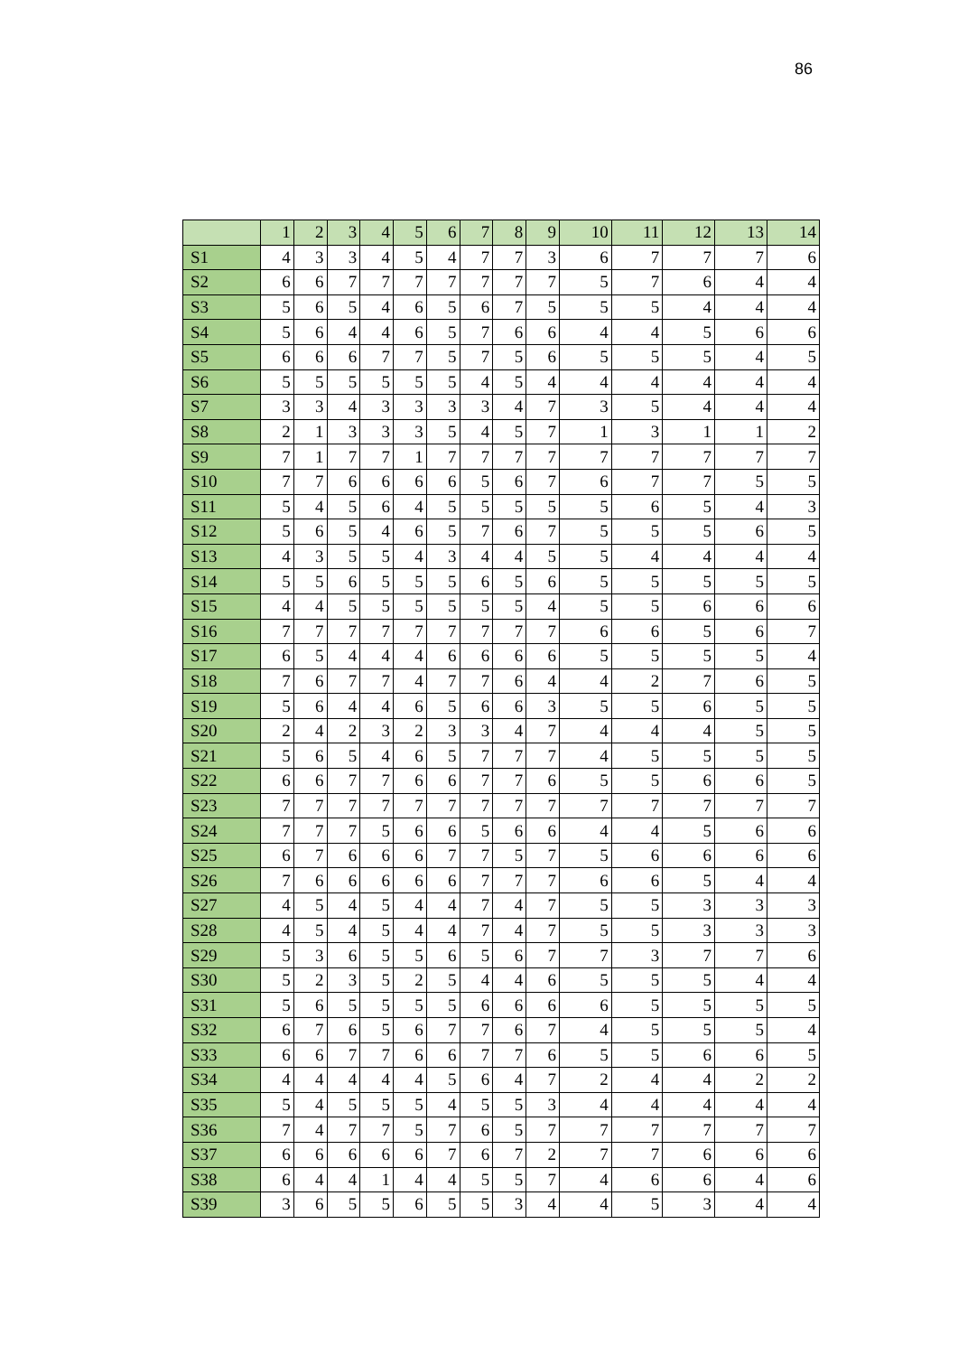86
| | 1 | 2 | 3 | 4 | 5 | 6 | 7 | 8 | 9 | 10 | 11 | 12 | 13 | 14 |
| --- | --- | --- | --- | --- | --- | --- | --- | --- | --- | --- | --- | --- | --- | --- |
| S1 | 4 | 3 | 3 | 4 | 5 | 4 | 7 | 7 | 3 | 6 | 7 | 7 | 7 | 6 |
| S2 | 6 | 6 | 7 | 7 | 7 | 7 | 7 | 7 | 7 | 5 | 7 | 6 | 4 | 4 |
| S3 | 5 | 6 | 5 | 4 | 6 | 5 | 6 | 7 | 5 | 5 | 5 | 4 | 4 | 4 |
| S4 | 5 | 6 | 4 | 4 | 6 | 5 | 7 | 6 | 6 | 4 | 4 | 5 | 6 | 6 |
| S5 | 6 | 6 | 6 | 7 | 7 | 5 | 7 | 5 | 6 | 5 | 5 | 5 | 4 | 5 |
| S6 | 5 | 5 | 5 | 5 | 5 | 5 | 4 | 5 | 4 | 4 | 4 | 4 | 4 | 4 |
| S7 | 3 | 3 | 4 | 3 | 3 | 3 | 3 | 4 | 7 | 3 | 5 | 4 | 4 | 4 |
| S8 | 2 | 1 | 3 | 3 | 3 | 5 | 4 | 5 | 7 | 1 | 3 | 1 | 1 | 2 |
| S9 | 7 | 1 | 7 | 7 | 1 | 7 | 7 | 7 | 7 | 7 | 7 | 7 | 7 | 7 |
| S10 | 7 | 7 | 6 | 6 | 6 | 6 | 5 | 6 | 7 | 6 | 7 | 7 | 5 | 5 |
| S11 | 5 | 4 | 5 | 6 | 4 | 5 | 5 | 5 | 5 | 5 | 6 | 5 | 4 | 3 |
| S12 | 5 | 6 | 5 | 4 | 6 | 5 | 7 | 6 | 7 | 5 | 5 | 5 | 6 | 5 |
| S13 | 4 | 3 | 5 | 5 | 4 | 3 | 4 | 4 | 5 | 5 | 4 | 4 | 4 | 4 |
| S14 | 5 | 5 | 6 | 5 | 5 | 5 | 6 | 5 | 6 | 5 | 5 | 5 | 5 | 5 |
| S15 | 4 | 4 | 5 | 5 | 5 | 5 | 5 | 5 | 4 | 5 | 5 | 6 | 6 | 6 |
| S16 | 7 | 7 | 7 | 7 | 7 | 7 | 7 | 7 | 7 | 6 | 6 | 5 | 6 | 7 |
| S17 | 6 | 5 | 4 | 4 | 4 | 6 | 6 | 6 | 6 | 5 | 5 | 5 | 5 | 4 |
| S18 | 7 | 6 | 7 | 7 | 4 | 7 | 7 | 6 | 4 | 4 | 2 | 7 | 6 | 5 |
| S19 | 5 | 6 | 4 | 4 | 6 | 5 | 6 | 6 | 3 | 5 | 5 | 6 | 5 | 5 |
| S20 | 2 | 4 | 2 | 3 | 2 | 3 | 3 | 4 | 7 | 4 | 4 | 4 | 5 | 5 |
| S21 | 5 | 6 | 5 | 4 | 6 | 5 | 7 | 7 | 7 | 4 | 5 | 5 | 5 | 5 |
| S22 | 6 | 6 | 7 | 7 | 6 | 6 | 7 | 7 | 6 | 5 | 5 | 6 | 6 | 5 |
| S23 | 7 | 7 | 7 | 7 | 7 | 7 | 7 | 7 | 7 | 7 | 7 | 7 | 7 | 7 |
| S24 | 7 | 7 | 7 | 5 | 6 | 6 | 5 | 6 | 6 | 4 | 4 | 5 | 6 | 6 |
| S25 | 6 | 7 | 6 | 6 | 6 | 7 | 7 | 5 | 7 | 5 | 6 | 6 | 6 | 6 |
| S26 | 7 | 6 | 6 | 6 | 6 | 6 | 7 | 7 | 7 | 6 | 6 | 5 | 4 | 4 |
| S27 | 4 | 5 | 4 | 5 | 4 | 4 | 7 | 4 | 7 | 5 | 5 | 3 | 3 | 3 |
| S28 | 4 | 5 | 4 | 5 | 4 | 4 | 7 | 4 | 7 | 5 | 5 | 3 | 3 | 3 |
| S29 | 5 | 3 | 6 | 5 | 5 | 6 | 5 | 6 | 7 | 7 | 3 | 7 | 7 | 6 |
| S30 | 5 | 2 | 3 | 5 | 2 | 5 | 4 | 4 | 6 | 5 | 5 | 5 | 4 | 4 |
| S31 | 5 | 6 | 5 | 5 | 5 | 5 | 6 | 6 | 6 | 6 | 5 | 5 | 5 | 5 |
| S32 | 6 | 7 | 6 | 5 | 6 | 7 | 7 | 6 | 7 | 4 | 5 | 5 | 5 | 4 |
| S33 | 6 | 6 | 7 | 7 | 6 | 6 | 7 | 7 | 6 | 5 | 5 | 6 | 6 | 5 |
| S34 | 4 | 4 | 4 | 4 | 4 | 5 | 6 | 4 | 7 | 2 | 4 | 4 | 2 | 2 |
| S35 | 5 | 4 | 5 | 5 | 5 | 4 | 5 | 5 | 3 | 4 | 4 | 4 | 4 | 4 |
| S36 | 7 | 4 | 7 | 7 | 5 | 7 | 6 | 5 | 7 | 7 | 7 | 7 | 7 | 7 |
| S37 | 6 | 6 | 6 | 6 | 6 | 7 | 6 | 7 | 2 | 7 | 7 | 6 | 6 | 6 |
| S38 | 6 | 4 | 4 | 1 | 4 | 4 | 5 | 5 | 7 | 4 | 6 | 6 | 4 | 6 |
| S39 | 3 | 6 | 5 | 5 | 6 | 5 | 5 | 3 | 4 | 4 | 5 | 3 | 4 | 4 |